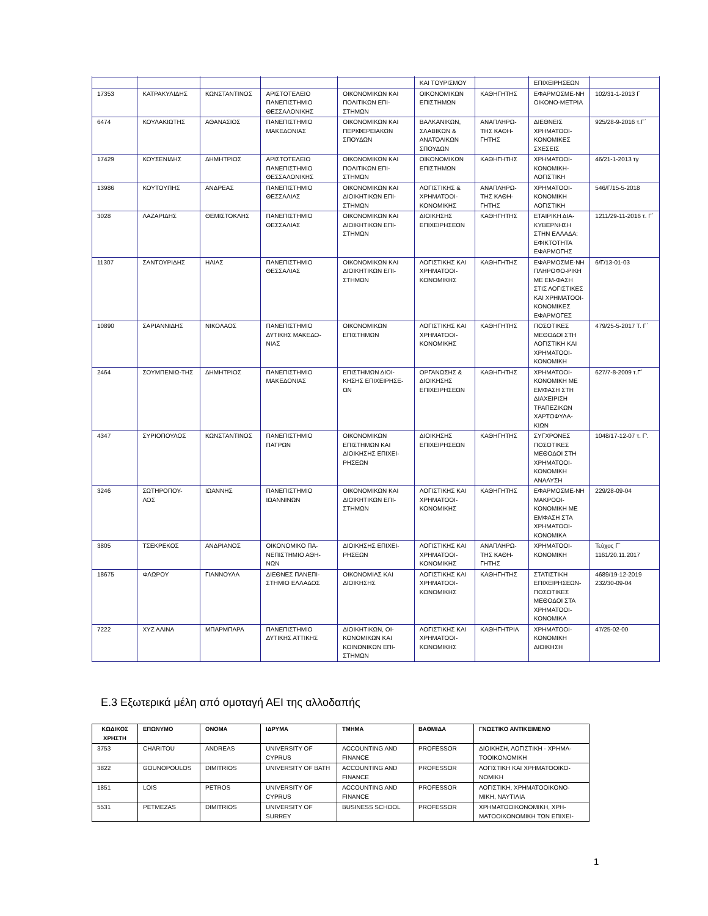| | | | | | ΚΑΙ ΤΟΥΡΙΣΜΟΥ | | ΕΠΙΧΕΙΡΗΣΕΩΝ | |
| 17353 | ΚΑΤΡΑΚΥΛΙΔΗΣ | ΚΩΝΣΤΑΝΤΙΝΟΣ | ΑΡΙΣΤΟΤΕΛΕΙΟ ΠΑΝΕΠΙΣΤΗΜΙΟ ΘΕΣΣΑΛΟΝΙΚΗΣ | ΟΙΚΟΝΟΜΙΚΩΝ ΚΑΙ ΠΟΛΙΤΙΚΩΝ ΕΠΙ-ΣΤΗΜΩΝ | ΟΙΚΟΝΟΜΙΚΩΝ ΕΠΙΣΤΗΜΩΝ | ΚΑΘΗΓΗΤΗΣ | ΕΦΑΡΜΟΣΜΕ-ΝΗ ΟΙΚΟΝΟ-ΜΕΤΡΙΑ | 102/31-1-2013 Γ |
| 6474 | ΚΟΥΛΑΚΙΩΤΗΣ | ΑΘΑΝΑΣΙΟΣ | ΠΑΝΕΠΙΣΤΗΜΙΟ ΜΑΚΕΔΟΝΙΑΣ | ΟΙΚΟΝΟΜΙΚΩΝ ΚΑΙ ΠΕΡΙΦΕΡΕΙΑΚΩΝ ΣΠΟΥΔΩΝ | ΒΑΛΚΑΝΙΚΩΝ, ΣΛΑΒΙΚΩΝ & ΑΝΑΤΟΛΙΚΩΝ ΣΠΟΥΔΩΝ | ΑΝΑΠΛΗΡΩ-ΤΗΣ ΚΑΘΗ-ΓΗΤΗΣ | ΔΙΕΘΝΕΙΣ ΧΡΗΜΑΤΟΟΙ-ΚΟΝΟΜΙΚΕΣ ΣΧΕΣΕΙΣ | 925/28-9-2016 τ.Γ΄ |
| 17429 | ΚΟΥΣΕΝΙΔΗΣ | ΔΗΜΗΤΡΙΟΣ | ΑΡΙΣΤΟΤΕΛΕΙΟ ΠΑΝΕΠΙΣΤΗΜΙΟ ΘΕΣΣΑΛΟΝΙΚΗΣ | ΟΙΚΟΝΟΜΙΚΩΝ ΚΑΙ ΠΟΛΙΤΙΚΩΝ ΕΠΙ-ΣΤΗΜΩΝ | ΟΙΚΟΝΟΜΙΚΩΝ ΕΠΙΣΤΗΜΩΝ | ΚΑΘΗΓΗΤΗΣ | ΧΡΗΜΑΤΟΟΙ-ΚΟΝΟΜΙΚΗ-ΛΟΓΙΣΤΙΚΗ | 46/21-1-2013 τγ |
| 13986 | ΚΟΥΤΟΥΠΗΣ | ΑΝΔΡΕΑΣ | ΠΑΝΕΠΙΣΤΗΜΙΟ ΘΕΣΣΑΛΙΑΣ | ΟΙΚΟΝΟΜΙΚΩΝ ΚΑΙ ΔΙΟΙΚΗΤΙΚΩΝ ΕΠΙ-ΣΤΗΜΩΝ | ΛΟΓΙΣΤΙΚΗΣ & ΧΡΗΜΑΤΟΟΙ-ΚΟΝΟΜΙΚΗΣ | ΑΝΑΠΛΗΡΩ-ΤΗΣ ΚΑΘΗ-ΓΗΤΗΣ | ΧΡΗΜΑΤΟΟΙ-ΚΟΝΟΜΙΚΗ ΛΟΓΙΣΤΙΚΗ | 546/Γ/15-5-2018 |
| 3028 | ΛΑΖΑΡΙΔΗΣ | ΘΕΜΙΣΤΟΚΛΗΣ | ΠΑΝΕΠΙΣΤΗΜΙΟ ΘΕΣΣΑΛΙΑΣ | ΟΙΚΟΝΟΜΙΚΩΝ ΚΑΙ ΔΙΟΙΚΗΤΙΚΩΝ ΕΠΙ-ΣΤΗΜΩΝ | ΔΙΟΙΚΗΣΗΣ ΕΠΙΧΕΙΡΗΣΕΩΝ | ΚΑΘΗΓΗΤΗΣ | ΕΤΑΙΡΙΚΗ ΔΙΑ-ΚΥΒΕΡΝΗΣΗ ΣΤΗΝ ΕΛΛΑΔΑ: ΕΦΙΚΤΟΤΗΤΑ ΕΦΑΡΜΟΓΗΣ | 1211/29-11-2016 τ. Γ΄ |
| 11307 | ΣΑΝΤΟΥΡΙΔΗΣ | ΗΛΙΑΣ | ΠΑΝΕΠΙΣΤΗΜΙΟ ΘΕΣΣΑΛΙΑΣ | ΟΙΚΟΝΟΜΙΚΩΝ ΚΑΙ ΔΙΟΙΚΗΤΙΚΩΝ ΕΠΙ-ΣΤΗΜΩΝ | ΛΟΓΙΣΤΙΚΗΣ ΚΑΙ ΧΡΗΜΑΤΟΟΙ-ΚΟΝΟΜΙΚΗΣ | ΚΑΘΗΓΗΤΗΣ | ΕΦΑΡΜΟΣΜΕ-ΝΗ ΠΛΗΡΟΦΟ-ΡΙΚΗ ΜΕ ΕΜ-ΦΑΣΗ ΣΤΙΣ ΛΟΓΙΣΤΙΚΕΣ ΚΑΙ ΧΡΗΜΑΤΟΟΙ-ΚΟΝΟΜΙΚΕΣ ΕΦΑΡΜΟΓΕΣ | 6/Γ/13-01-03 |
| 10890 | ΣΑΡΙΑΝΝΙΔΗΣ | ΝΙΚΟΛΑΟΣ | ΠΑΝΕΠΙΣΤΗΜΙΟ ΔΥΤΙΚΗΣ ΜΑΚΕΔΟ-ΝΙΑΣ | ΟΙΚΟΝΟΜΙΚΩΝ ΕΠΙΣΤΗΜΩΝ | ΛΟΓΙΣΤΙΚΗΣ ΚΑΙ ΧΡΗΜΑΤΟΟΙ-ΚΟΝΟΜΙΚΗΣ | ΚΑΘΗΓΗΤΗΣ | ΠΟΣΟΤΙΚΕΣ ΜΕΘΟΔΟΙ ΣΤΗ ΛΟΓΙΣΤΙΚΗ ΚΑΙ ΧΡΗΜΑΤΟΟΙ-ΚΟΝΟΜΙΚΗ | 479/25-5-2017 Τ. Γ΄ |
| 2464 | ΣΟΥΜΠΕΝΙΩ-ΤΗΣ | ΔΗΜΗΤΡΙΟΣ | ΠΑΝΕΠΙΣΤΗΜΙΟ ΜΑΚΕΔΟΝΙΑΣ | ΕΠΙΣΤΗΜΩΝ ΔΙΟΙ-ΚΗΣΗΣ ΕΠΙΧΕΙΡΗΣΕ-ΩΝ | ΟΡΓΑΝΩΣΗΣ & ΔΙΟΙΚΗΣΗΣ ΕΠΙΧΕΙΡΗΣΕΩΝ | ΚΑΘΗΓΗΤΗΣ | ΧΡΗΜΑΤΟΟΙ-ΚΟΝΟΜΙΚΗ ΜΕ ΕΜΦΑΣΗ ΣΤΗ ΔΙΑΧΕΙΡΙΣΗ ΤΡΑΠΕΖΙΚΩΝ ΧΑΡΤΟΦΥΛΑ-ΚΙΩΝ | 627/7-8-2009 τ.Γ΄ |
| 4347 | ΣΥΡΙΟΠΟΥΛΟΣ | ΚΩΝΣΤΑΝΤΙΝΟΣ | ΠΑΝΕΠΙΣΤΗΜΙΟ ΠΑΤΡΩΝ | ΟΙΚΟΝΟΜΙΚΩΝ ΕΠΙΣΤΗΜΩΝ ΚΑΙ ΔΙΟΙΚΗΣΗΣ ΕΠΙΧΕΙ-ΡΗΣΕΩΝ | ΔΙΟΙΚΗΣΗΣ ΕΠΙΧΕΙΡΗΣΕΩΝ | ΚΑΘΗΓΗΤΗΣ | ΣΥΓΧΡΟΝΕΣ ΠΟΣΟΤΙΚΕΣ ΜΕΘΟΔΟΙ ΣΤΗ ΧΡΗΜΑΤΟΟΙ-ΚΟΝΟΜΙΚΗ ΑΝΑΛΥΣΗ | 1048/17-12-07 τ. Γ'. |
| 3246 | ΣΩΤΗΡΟΠΟΥ-ΛΟΣ | ΙΩΑΝΝΗΣ | ΠΑΝΕΠΙΣΤΗΜΙΟ ΙΩΑΝΝΙΝΩΝ | ΟΙΚΟΝΟΜΙΚΩΝ ΚΑΙ ΔΙΟΙΚΗΤΙΚΩΝ ΕΠΙ-ΣΤΗΜΩΝ | ΛΟΓΙΣΤΙΚΗΣ ΚΑΙ ΧΡΗΜΑΤΟΟΙ-ΚΟΝΟΜΙΚΗΣ | ΚΑΘΗΓΗΤΗΣ | ΕΦΑΡΜΟΣΜΕ-ΝΗ ΜΑΚΡΟΟΙ-ΚΟΝΟΜΙΚΗ ΜΕ ΕΜΦΑΣΗ ΣΤΑ ΧΡΗΜΑΤΟΟΙ-ΚΟΝΟΜΙΚΑ | 229/28-09-04 |
| 3805 | ΤΣΕΚΡΕΚΟΣ | ΑΝΔΡΙΑΝΟΣ | ΟΙΚΟΝΟΜΙΚΟ ΠΑ-ΝΕΠΙΣΤΗΜΙΟ ΑΘΗ-ΝΩΝ | ΔΙΟΙΚΗΣΗΣ ΕΠΙΧΕΙ-ΡΗΣΕΩΝ | ΛΟΓΙΣΤΙΚΗΣ ΚΑΙ ΧΡΗΜΑΤΟΟΙ-ΚΟΝΟΜΙΚΗΣ | ΑΝΑΠΛΗΡΩ-ΤΗΣ ΚΑΘΗ-ΓΗΤΗΣ | ΧΡΗΜΑΤΟΟΙ-ΚΟΝΟΜΙΚΗ | Τεύχος Γ΄ 1161/20.11.2017 |
| 18675 | ΦΛΩΡΟΥ | ΓΙΑΝΝΟΥΛΑ | ΔΙΕΘΝΕΣ ΠΑΝΕΠΙ-ΣΤΗΜΙΟ ΕΛΛΑΔΟΣ | ΟΙΚΟΝΟΜΙΑΣ ΚΑΙ ΔΙΟΙΚΗΣΗΣ | ΛΟΓΙΣΤΙΚΗΣ ΚΑΙ ΧΡΗΜΑΤΟΟΙ-ΚΟΝΟΜΙΚΗΣ | ΚΑΘΗΓΗΤΗΣ | ΣΤΑΤΙΣΤΙΚΗ ΕΠΙΧΕΙΡΗΣΕΩΝ-ΠΟΣΟΤΙΚΕΣ ΜΕΘΟΔΟΙ ΣΤΑ ΧΡΗΜΑΤΟΟΙ-ΚΟΝΟΜΙΚΑ | 4689/19-12-2019 232/30-09-04 |
| 7222 | ΧΥΖ ΑΛΙΝΑ | ΜΠΑΡΜΠΑΡΑ | ΠΑΝΕΠΙΣΤΗΜΙΟ ΔΥΤΙΚΗΣ ΑΤΤΙΚΗΣ | ΔΙΟΙΚΗΤΙΚΩΝ, ΟΙ-ΚΟΝΟΜΙΚΩΝ ΚΑΙ ΚΟΙΝΩΝΙΚΩΝ ΕΠΙ-ΣΤΗΜΩΝ | ΛΟΓΙΣΤΙΚΗΣ ΚΑΙ ΧΡΗΜΑΤΟΟΙ-ΚΟΝΟΜΙΚΗΣ | ΚΑΘΗΓΗΤΡΙΑ | ΧΡΗΜΑΤΟΟΙ-ΚΟΝΟΜΙΚΗ ΔΙΟΙΚΗΣΗ | 47/25-02-00 |
Ε.3 Εξωτερικά μέλη από ομοταγή ΑΕΙ της αλλοδαπής
| ΚΩΔΙΚΟΣ ΧΡΗΣΤΗ | ΕΠΩΝΥΜΟ | ΟΝΟΜΑ | ΙΔΡΥΜΑ | ΤΜΗΜΑ | ΒΑΘΜΙΔΑ | ΓΝΩΣΤΙΚΟ ΑΝΤΙΚΕΙΜΕΝΟ |
| --- | --- | --- | --- | --- | --- | --- |
| 3753 | CHARITOU | ANDREAS | UNIVERSITY OF CYPRUS | ACCOUNTING AND FINANCE | PROFESSOR | ΔΙΟΙΚΗΣΗ, ΛΟΓΙΣΤΙΚΗ - ΧΡΗΜΑ-ΤΟΟΙΚΟΝΟΜΙΚΗ |
| 3822 | GOUNOPOULOS | DIMITRIOS | UNIVERSITY OF BATH | ACCOUNTING AND FINANCE | PROFESSOR | ΛΟΓΙΣΤΙΚΗ ΚΑΙ ΧΡΗΜΑΤΟΟΙΚΟ-ΝΟΜΙΚΗ |
| 1851 | LOIS | PETROS | UNIVERSITY OF CYPRUS | ACCOUNTING AND FINANCE | PROFESSOR | ΛΟΓΙΣΤΙΚΗ, ΧΡΗΜΑΤΟΟΙΚΟΝΟ-ΜΙΚΗ, ΝΑΥΤΙΛΙΑ |
| 5531 | PETMEZAS | DIMITRIOS | UNIVERSITY OF SURREY | BUSINESS SCHOOL | PROFESSOR | ΧΡΗΜΑΤΟΟΙΚΟΝΟΜΙΚΗ, ΧΡΗ-ΜΑΤΟΟΙΚΟΝΟΜΙΚΗ ΤΩΝ ΕΠΙΧΕΙ- |
1